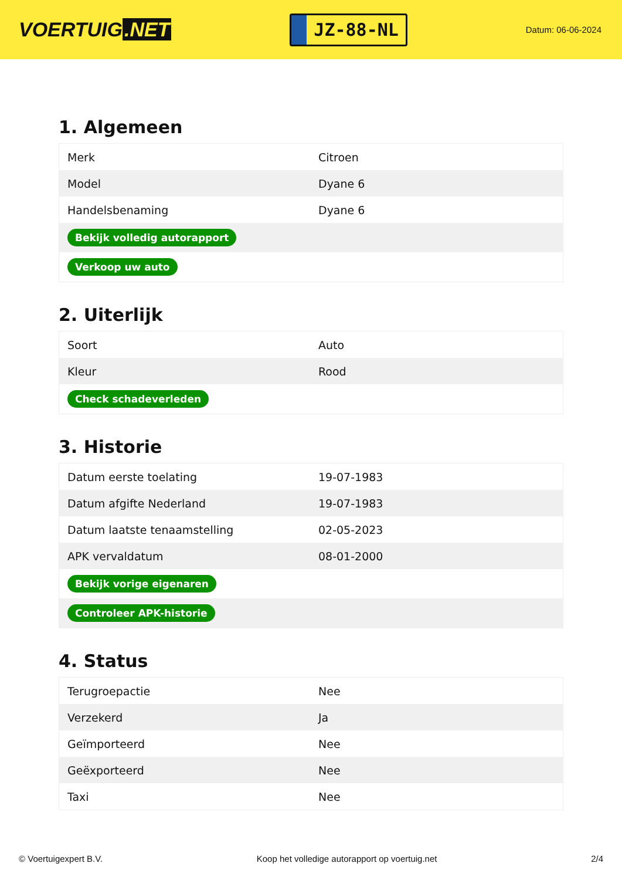VOERTUIG.NET
JZ-88-NL
Datum: 06-06-2024
1. Algemeen
| Merk | Citroen |
| Model | Dyane 6 |
| Handelsbenaming | Dyane 6 |
| Bekijk volledig autorapport | |
| Verkoop uw auto | |
2. Uiterlijk
| Soort | Auto |
| Kleur | Rood |
| Check schadeverleden | |
3. Historie
| Datum eerste toelating | 19-07-1983 |
| Datum afgifte Nederland | 19-07-1983 |
| Datum laatste tenaamstelling | 02-05-2023 |
| APK vervaldatum | 08-01-2000 |
| Bekijk vorige eigenaren | |
| Controleer APK-historie | |
4. Status
| Terugroepactie | Nee |
| Verzekerd | Ja |
| Geïmporteerd | Nee |
| Geëxporteerd | Nee |
| Taxi | Nee |
© Voertuigexpert B.V. Koop het volledige autorapport op voertuig.net 2/4